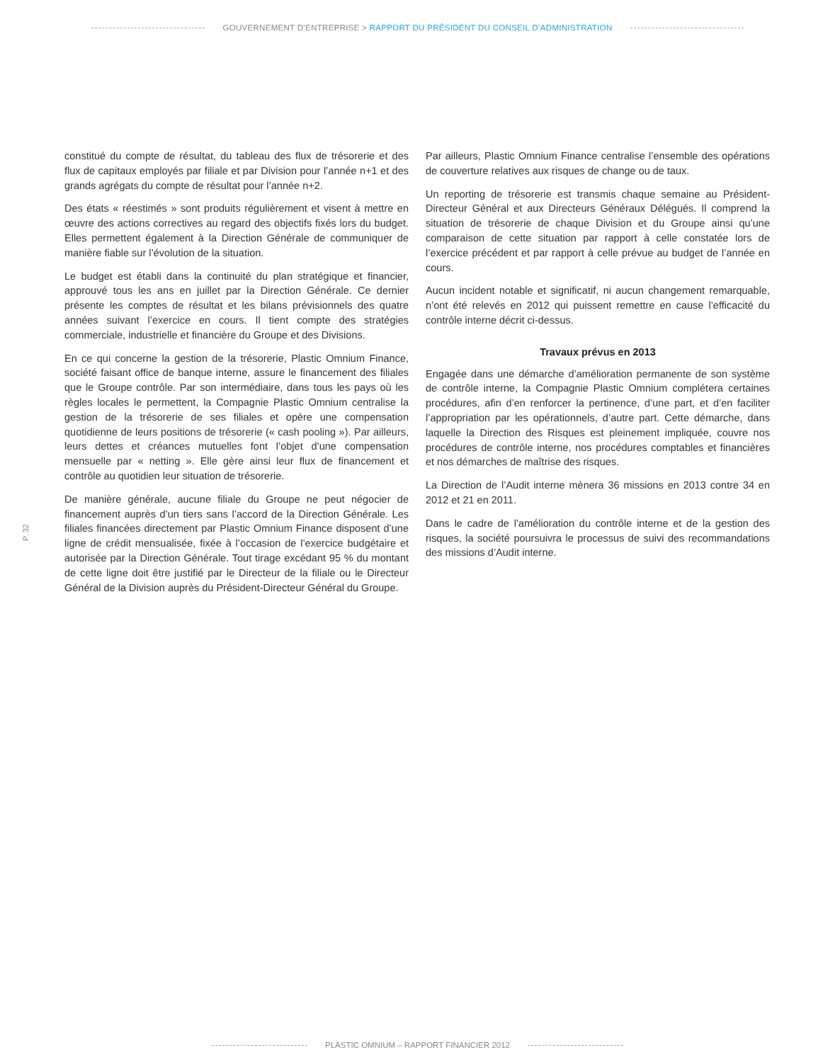GOUVERNEMENT D’ENTREPRISE > RAPPORT DU PRÉSIDENT DU CONSEIL D’ADMINISTRATION
constitué du compte de résultat, du tableau des flux de trésorerie et des flux de capitaux employés par filiale et par Division pour l’année n+1 et des grands agrégats du compte de résultat pour l’année n+2.
Des états « réestimés » sont produits régulièrement et visent à mettre en œuvre des actions correctives au regard des objectifs fixés lors du budget. Elles permettent également à la Direction Générale de communiquer de manière fiable sur l’évolution de la situation.
Le budget est établi dans la continuité du plan stratégique et financier, approuvé tous les ans en juillet par la Direction Générale. Ce dernier présente les comptes de résultat et les bilans prévisionnels des quatre années suivant l’exercice en cours. Il tient compte des stratégies commerciale, industrielle et financière du Groupe et des Divisions.
En ce qui concerne la gestion de la trésorerie, Plastic Omnium Finance, société faisant office de banque interne, assure le financement des filiales que le Groupe contrôle. Par son intermédiaire, dans tous les pays où les règles locales le permettent, la Compagnie Plastic Omnium centralise la gestion de la trésorerie de ses filiales et opère une compensation quotidienne de leurs positions de trésorerie (« cash pooling »). Par ailleurs, leurs dettes et créances mutuelles font l’objet d’une compensation mensuelle par « netting ». Elle gère ainsi leur flux de financement et contrôle au quotidien leur situation de trésorerie.
De manière générale, aucune filiale du Groupe ne peut négocier de financement auprès d’un tiers sans l’accord de la Direction Générale. Les filiales financées directement par Plastic Omnium Finance disposent d’une ligne de crédit mensualisée, fixée à l’occasion de l’exercice budgétaire et autorisée par la Direction Générale. Tout tirage excédant 95 % du montant de cette ligne doit être justifié par le Directeur de la filiale ou le Directeur Général de la Division auprès du Président-Directeur Général du Groupe.
Par ailleurs, Plastic Omnium Finance centralise l’ensemble des opérations de couverture relatives aux risques de change ou de taux.
Un reporting de trésorerie est transmis chaque semaine au Président-Directeur Général et aux Directeurs Généraux Délégués. Il comprend la situation de trésorerie de chaque Division et du Groupe ainsi qu’une comparaison de cette situation par rapport à celle constatée lors de l’exercice précédent et par rapport à celle prévue au budget de l’année en cours.
Aucun incident notable et significatif, ni aucun changement remarquable, n’ont été relevés en 2012 qui puissent remettre en cause l’efficacité du contrôle interne décrit ci-dessus.
Travaux prévus en 2013
Engagée dans une démarche d’amélioration permanente de son système de contrôle interne, la Compagnie Plastic Omnium complétera certaines procédures, afin d’en renforcer la pertinence, d’une part, et d’en faciliter l’appropriation par les opérationnels, d’autre part. Cette démarche, dans laquelle la Direction des Risques est pleinement impliquée, couvre nos procédures de contrôle interne, nos procédures comptables et financières et nos démarches de maîtrise des risques.
La Direction de l’Audit interne mènera 36 missions en 2013 contre 34 en 2012 et 21 en 2011.
Dans le cadre de l’amélioration du contrôle interne et de la gestion des risques, la société poursuivra le processus de suivi des recommandations des missions d’Audit interne.
P. 32
PLASTIC OMNIUM – RAPPORT FINANCIER 2012